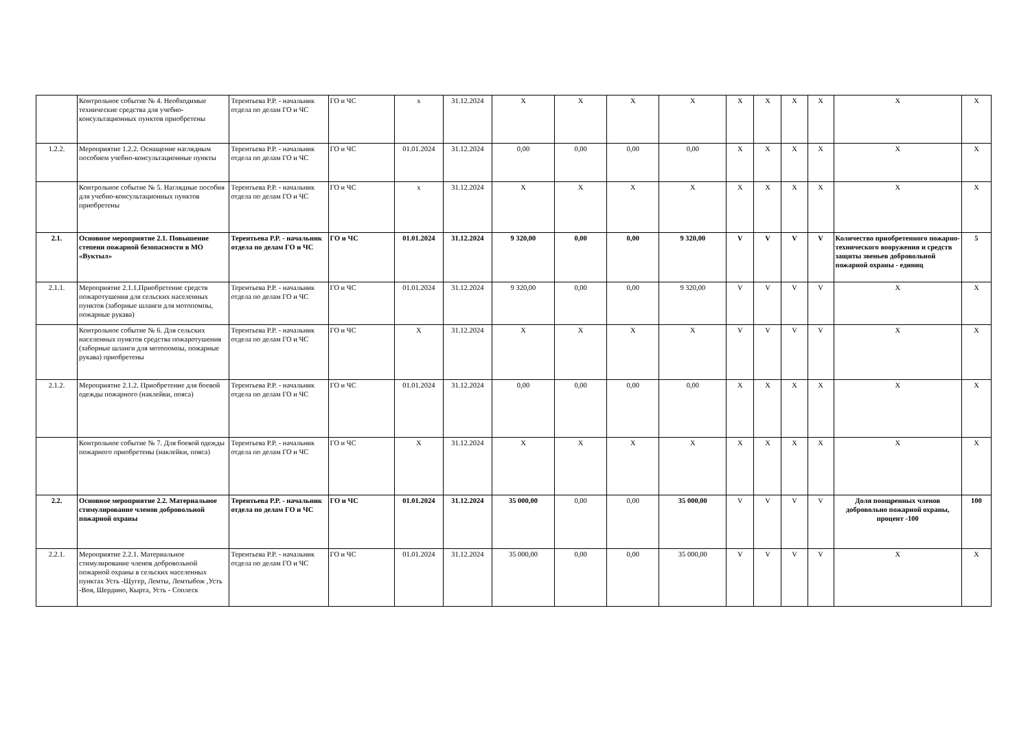| | Контрольное событие № 4. Необходимые технические средства для учебно-консультационных пунктов приобретены | Терентьева Р.Р. - начальник отдела по делам ГО и ЧС | ГО и ЧС | х | 31.12.2024 | X | X | X | X | X | X | X | X | X | X |
| 1.2.2. | Мероприятие 1.2.2. Оснащение наглядным пособием учебно-консультационные пункты | Терентьева Р.Р. - начальник отдела по делам ГО и ЧС | ГО и ЧС | 01.01.2024 | 31.12.2024 | 0,00 | 0,00 | 0,00 | 0,00 | X | X | X | X | X | X |
| | Контрольное событие № 5. Наглядные пособия для учебно-консультационных пунктов приобретены | Терентьева Р.Р. - начальник отдела по делам ГО и ЧС | ГО и ЧС | х | 31.12.2024 | X | X | X | X | X | X | X | X | X | X |
| 2.1. | Основное мероприятие 2.1. Повышение степени пожарной безопасности в МО «Вуктыл» | Терентьева Р.Р. - начальник отдела по делам ГО и ЧС | ГО и ЧС | 01.01.2024 | 31.12.2024 | 9 320,00 | 0,00 | 0,00 | 9 320,00 | V | V | V | V | Количество приобретенного пожарно-технического вооружения и средств защиты звеньев добровольной пожарной охраны - единиц | 5 |
| 2.1.1. | Мероприятие 2.1.1.Приобретение средств пожаротушения для сельских населенных пунктов (заборные шланги для мотопомпы, пожарные рукава) | Терентьева Р.Р. - начальник отдела по делам ГО и ЧС | ГО и ЧС | 01.01.2024 | 31.12.2024 | 9 320,00 | 0,00 | 0,00 | 9 320,00 | V | V | V | V | X | X |
| | Контрольное событие № 6. Для сельских населенных пунктов средства пожаротушения (заборные шланги для мотопомпы, пожарные рукава) приобретены | Терентьева Р.Р. - начальник отдела по делам ГО и ЧС | ГО и ЧС | X | 31.12.2024 | X | X | X | X | V | V | V | V | X | X |
| 2.1.2. | Мероприятие 2.1.2. Приобретение для боевой одежды пожарного (наклейки, пояса) | Терентьева Р.Р. - начальник отдела по делам ГО и ЧС | ГО и ЧС | 01.01.2024 | 31.12.2024 | 0,00 | 0,00 | 0,00 | 0,00 | X | X | X | X | X | X |
| | Контрольное событие № 7. Для боевой одежды пожарного приобретены (наклейки, пояса) | Терентьева Р.Р. - начальник отдела по делам ГО и ЧС | ГО и ЧС | X | 31.12.2024 | X | X | X | X | X | X | X | X | X | X |
| 2.2. | Основное мероприятие 2.2. Материальное стимулирование членов добровольной пожарной охраны | Терентьева Р.Р. - начальник отдела по делам ГО и ЧС | ГО и ЧС | 01.01.2024 | 31.12.2024 | 35 000,00 | 0,00 | 0,00 | 35 000,00 | V | V | V | V | Доля поощренных членов добровольно пожарной охраны, процент -100 | 100 |
| 2.2.1. | Мероприятие 2.2.1. Материальное стимулирование членов добровольной пожарной охраны в сельских населенных пунктах Усть -Щугер, Лемты, Лемтыбож ,Усть -Воя, Шердино, Кырта, Усть - Соплеск | Терентьева Р.Р. - начальник отдела по делам ГО и ЧС | ГО и ЧС | 01.01.2024 | 31.12.2024 | 35 000,00 | 0,00 | 0,00 | 35 000,00 | V | V | V | V | X | X |